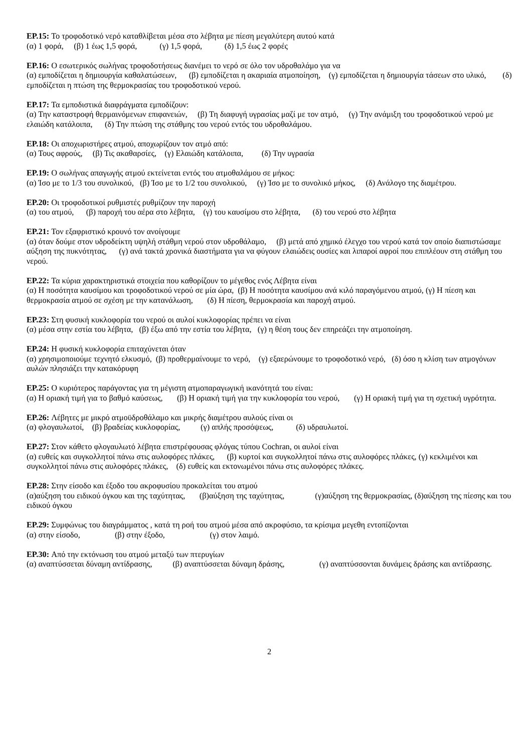EP.15: Το τροφοδοτικό νερό καταθλίβεται μέσα στο λέβητα με πίεση μεγαλύτερη αυτού κατά
(α) 1 φορά, (β) 1 έως 1,5 φορά, (γ) 1,5 φορά, (δ) 1,5 έως 2 φορές
EP.16: Ο εσωτερικός σωλήνας τροφοδοτήσεως διανέμει το νερό σε όλο τον υδροθαλάμο για να
(α) εμποδίζεται η δημιουργία καθαλατώσεων, (β) εμποδίζεται η ακαριαία ατμοποίηση, (γ) εμποδίζεται η δημιουργία τάσεων στο υλικό, (δ) εμποδίζεται η πτώση της θερμοκρασίας του τροφοδοτικού νερού.
EP.17: Τα εμποδιστικά διαφράγματα εμποδίζουν:
(α) Την καταστροφή θερμαινόμενων επιφανειών, (β) Τη διαφυγή υγρασίας μαζί με τον ατμό, (γ) Την ανάμιξη του τροφοδοτικού νερού με ελαιώδη κατάλοιπα, (δ) Την πτώση της στάθμης του νερού εντός του υδροθαλάμου.
EP.18: Οι αποχωριστήρες ατμού, αποχωρίζουν τον ατμό από:
(α) Τους αφρούς, (β) Τις ακαθαρσίες, (γ) Ελαιώδη κατάλοιπα, (δ) Την υγρασία
EP.19: Ο σωλήνας απαγωγής ατμού εκτείνεται εντός του ατμοθαλάμου σε μήκος:
(α) Ίσο με το 1/3 του συνολικού, (β) Ίσο με το 1/2 του συνολικού, (γ) Ίσο με το συνολικό μήκος, (δ) Ανάλογο της διαμέτρου.
EP.20: Οι τροφοδοτικοί ρυθμιστές ρυθμίζουν την παροχή
(α) του ατμού, (β) παροχή του αέρα στο λέβητα, (γ) του καυσίμου στο λέβητα, (δ) του νερού στο λέβητα
EP.21: Τον εξαφριστικό κρουνό τον ανοίγουμε
(α) όταν δούμε στον υδροδείκτη υψηλή στάθμη νερού στον υδροθάλαμο, (β) μετά από χημικό έλεγχο του νερού κατά τον οποίο διαπιστώσαμε αύξηση της πυκνότητας, (γ) ανά τακτά χρονικά διαστήματα για να φύγουν ελαιώδεις ουσίες και λιπαροί αφροί που επιπλέουν στη στάθμη του νερού.
EP.22: Τα κύρια χαρακτηριστικά στοιχεία που καθορίζουν το μέγεθος ενός Λέβητα είναι
(α) Η ποσότητα καυσίμου και τροφοδοτικού νερού σε μία ώρα, (β) Η ποσότητα καυσίμου ανά κιλό παραγόμενου ατμού, (γ) Η πίεση και θερμοκρασία ατμού σε σχέση με την κατανάλωση, (δ) Η πίεση, θερμοκρασία και παροχή ατμού.
EP.23: Στη φυσική κυκλοφορία του νερού οι αυλοί κυκλοφορίας πρέπει να είναι
(α) μέσα στην εστία του λέβητα, (β) έξω από την εστία του λέβητα, (γ) η θέση τους δεν επηρεάζει την ατμοποίηση.
EP.24: Η φυσική κυκλοφορία επιταχύνεται όταν
(α) χρησιμοποιούμε τεχνητό ελκυσμό, (β) προθερμαίνουμε το νερό, (γ) εξαερώνουμε το τροφοδοτικό νερό, (δ) όσο η κλίση των ατμογόνων αυλών πλησιάζει την κατακόρυφη
EP.25: Ο κυριότερος παράγοντας για τη μέγιστη ατμοπαραγωγική ικανότητά του είναι:
(α) Η οριακή τιμή για το βαθμό καύσεως, (β) Η οριακή τιμή για την κυκλοφορία του νερού, (γ) Η οριακή τιμή για τη σχετική υγρότητα.
EP.26: Λέβητες με μικρό ατμοϋδροθάλαμο και μικρής διαμέτρου αυλούς είναι οι
(α) φλογαυλωτοί, (β) βραδείας κυκλοφορίας, (γ) απλής προσόψεως, (δ) υδραυλωτοί.
EP.27: Στον κάθετο φλογαυλωτό λέβητα επιστρέφουσας φλόγας τύπου Cochran, οι αυλοί είναι
(α) ευθείς και συγκολλητοί πάνω στις αυλοφόρες πλάκες, (β) κυρτοί και συγκολλητοί πάνω στις αυλοφόρες πλάκες, (γ) κεκλιμένοι και συγκολλητοί πάνω στις αυλοφόρες πλάκες, (δ) ευθείς και εκτονωμένοι πάνω στις αυλοφόρες πλάκες.
EP.28: Στην είσοδο και έξοδο του ακροφυσίου προκαλείται του ατμού
(α)αύξηση του ειδικού όγκου και της ταχύτητας, (β)αύξηση της ταχύτητας, (γ)αύξηση της θερμοκρασίας, (δ)αύξηση της πίεσης και του ειδικού όγκου
EP.29: Συμφώνως του διαγράμματος , κατά τη ροή του ατμού μέσα από ακροφύσιο, τα κρίσιμα μεγεθη εντοπίζονται
(α) στην είσοδο, (β) στην έξοδο, (γ) στον λαιμό.
EP.30: Από την εκτόνωση του ατμού μεταξύ των πτερυγίων
(α) αναπτύσσεται δύναμη αντίδρασης, (β) αναπτύσσεται δύναμη δράσης, (γ) αναπτύσσονται δυνάμεις δράσης και αντίδρασης.
2